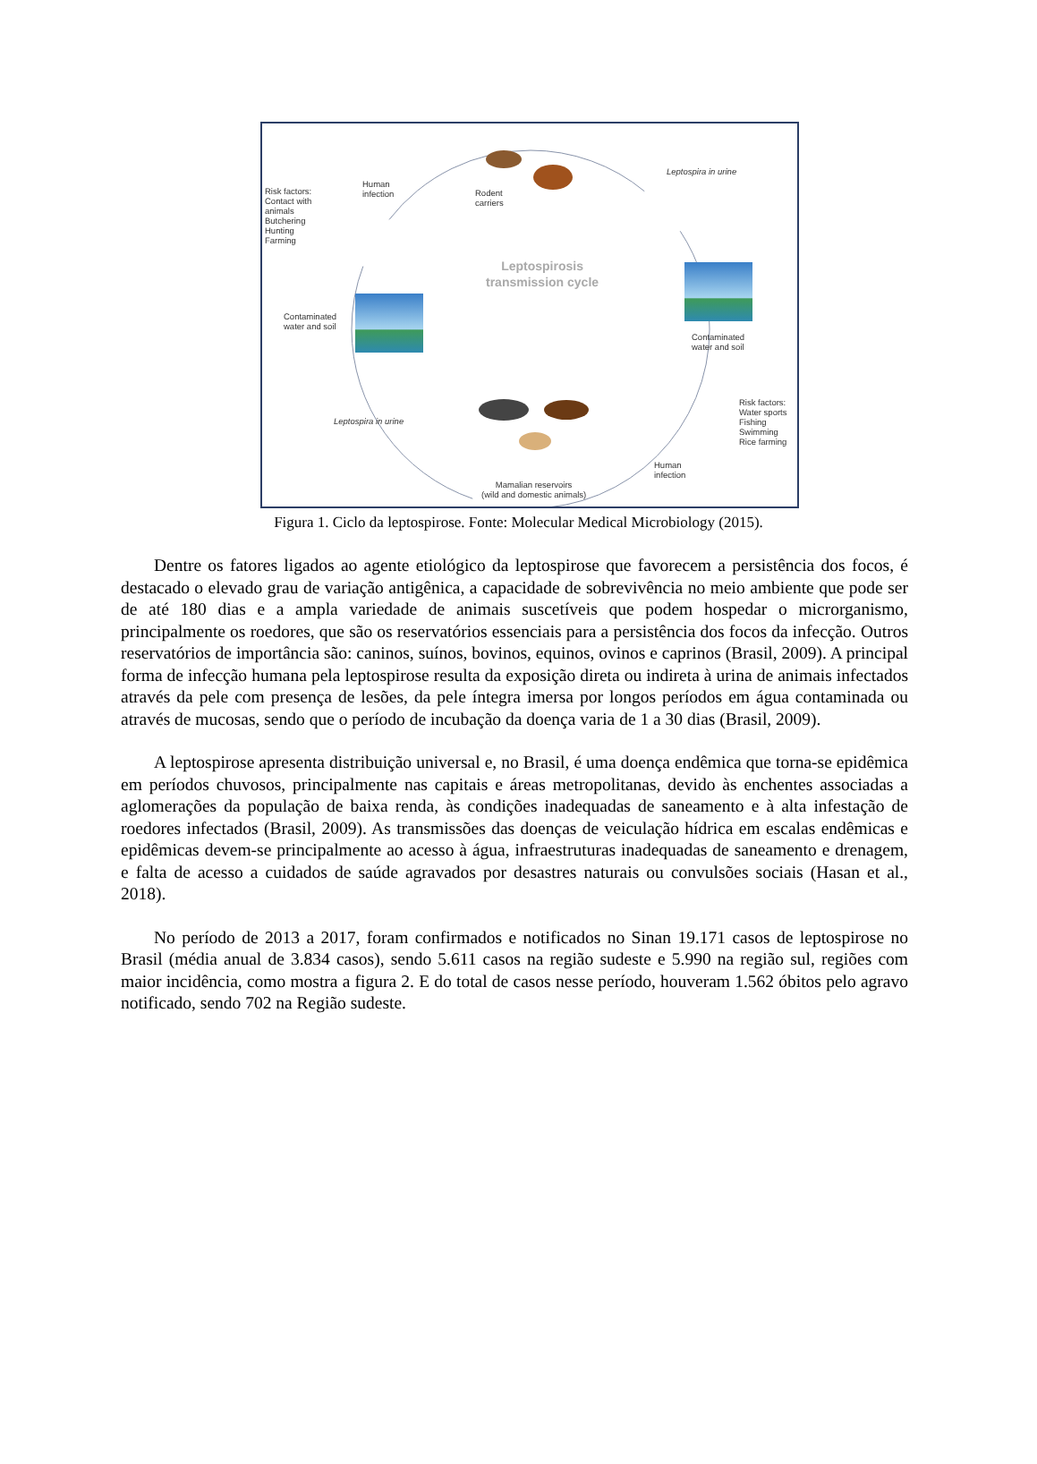Risk factors:
Contact with
animals
Butchering
Hunting
Farming
Human
infection
Rodent
carriers
Leptospira in urine
Leptospirosis
transmission cycle
Contaminated
water and soil
Contaminated
water and soil
Risk factors:
Water sports
Fishing
Swimming
Rice farming
Leptospira in urine
Human
infection
Mamalian reservoirs
(wild and domestic animals)
Figura 1. Ciclo da leptospirose. Fonte: Molecular Medical Microbiology (2015).
Dentre os fatores ligados ao agente etiológico da leptospirose que favorecem a persistência dos focos, é destacado o elevado grau de variação antigênica, a capacidade de sobrevivência no meio ambiente que pode ser de até 180 dias e a ampla variedade de animais suscetíveis que podem hospedar o microrganismo, principalmente os roedores, que são os reservatórios essenciais para a persistência dos focos da infecção. Outros reservatórios de importância são: caninos, suínos, bovinos, equinos, ovinos e caprinos (Brasil, 2009). A principal forma de infecção humana pela leptospirose resulta da exposição direta ou indireta à urina de animais infectados através da pele com presença de lesões, da pele íntegra imersa por longos períodos em água contaminada ou através de mucosas, sendo que o período de incubação da doença varia de 1 a 30 dias (Brasil, 2009).
A leptospirose apresenta distribuição universal e, no Brasil, é uma doença endêmica que torna-se epidêmica em períodos chuvosos, principalmente nas capitais e áreas metropolitanas, devido às enchentes associadas a aglomerações da população de baixa renda, às condições inadequadas de saneamento e à alta infestação de roedores infectados (Brasil, 2009). As transmissões das doenças de veiculação hídrica em escalas endêmicas e epidêmicas devem-se principalmente ao acesso à água, infraestruturas inadequadas de saneamento e drenagem, e falta de acesso a cuidados de saúde agravados por desastres naturais ou convulsões sociais (Hasan et al., 2018).
No período de 2013 a 2017, foram confirmados e notificados no Sinan 19.171 casos de leptospirose no Brasil (média anual de 3.834 casos), sendo 5.611 casos na região sudeste e 5.990 na região sul, regiões com maior incidência, como mostra a figura 2. E do total de casos nesse período, houveram 1.562 óbitos pelo agravo notificado, sendo 702 na Região sudeste.